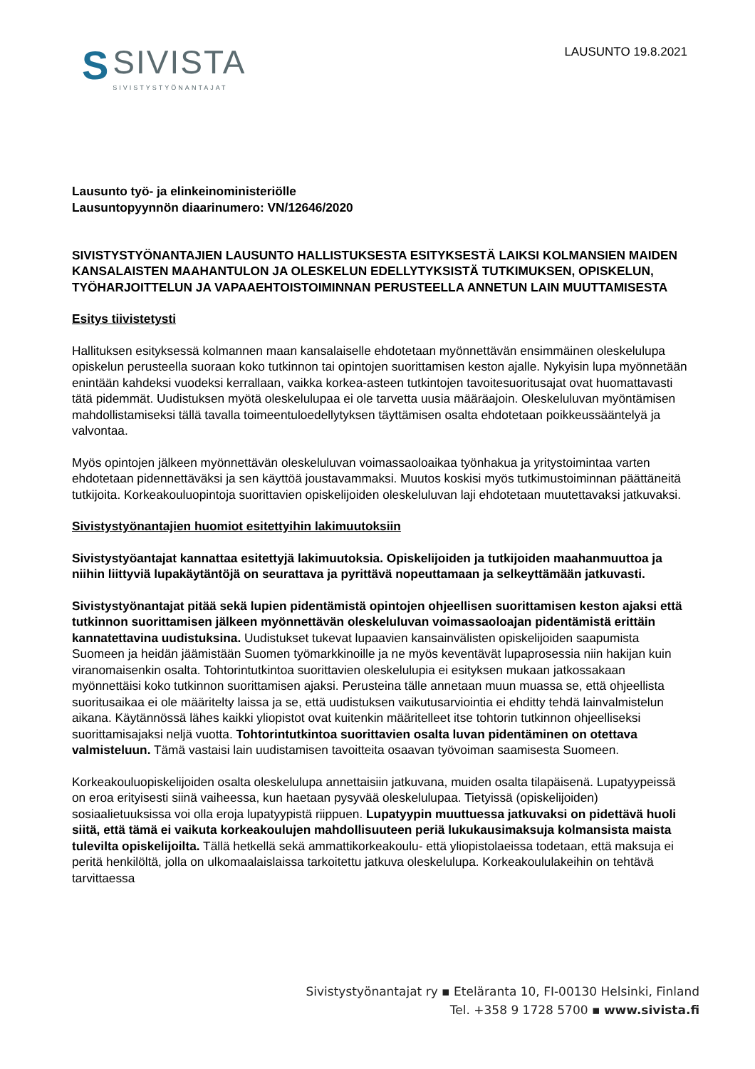S
SIVISTA
SIVISTYSTYÖNANTAJAT
LAUSUNTO 19.8.2021
Lausunto työ- ja elinkeinoministeriölle
Lausuntopyynnön diaarinumero: VN/12646/2020
SIVISTYSTYÖNANTAJIEN LAUSUNTO HALLISTUKSESTA ESITYKSESTÄ LAIKSI KOLMANSIEN MAIDEN KANSALAISTEN MAAHANTULON JA OLESKELUN EDELLYTYKSISTÄ TUTKIMUKSEN, OPISKELUN, TYÖHARJOITTELUN JA VAPAAEHTOISTOIMINNAN PERUSTEELLA ANNETUN LAIN MUUTTAMISESTA
Esitys tiivistetysti
Hallituksen esityksessä kolmannen maan kansalaiselle ehdotetaan myönnettävän ensimmäinen oleskelulupa opiskelun perusteella suoraan koko tutkinnon tai opintojen suorittamisen keston ajalle. Nykyisin lupa myönnetään enintään kahdeksi vuodeksi kerrallaan, vaikka korkea-asteen tutkintojen tavoitesuoritusajat ovat huomattavasti tätä pidemmät. Uudistuksen myötä oleskelulupaa ei ole tarvetta uusia määräajoin. Oleskeluluvan myöntämisen mahdollistamiseksi tällä tavalla toimeentuloedellytyksen täyttämisen osalta ehdotetaan poikkeussääntelyä ja valvontaa.
Myös opintojen jälkeen myönnettävän oleskeluluvan voimassaoloaikaa työnhakua ja yritystoimintaa varten ehdotetaan pidennettäväksi ja sen käyttöä joustavammaksi. Muutos koskisi myös tutkimustoiminnan päättäneitä tutkijoita. Korkeakouluopintoja suorittavien opiskelijoiden oleskeluluvan laji ehdotetaan muutettavaksi jatkuvaksi.
Sivistystyönantajien huomiot esitettyihin lakimuutoksiin
Sivistystyöantajat kannattaa esitettyjä lakimuutoksia. Opiskelijoiden ja tutkijoiden maahanmuuttoa ja niihin liittyviä lupakäytäntöjä on seurattava ja pyrittävä nopeuttamaan ja selkeyttämään jatkuvasti.
Sivistystyönantajat pitää sekä lupien pidentämistä opintojen ohjeellisen suorittamisen keston ajaksi että tutkinnon suorittamisen jälkeen myönnettävän oleskeluluvan voimassaoloajan pidentämistä erittäin kannatettavina uudistuksina. Uudistukset tukevat lupaavien kansainvälisten opiskelijoiden saapumista Suomeen ja heidän jäämistään Suomen työmarkkinoille ja ne myös keventävät lupaprosessia niin hakijan kuin viranomaisenkin osalta. Tohtorintutkintoa suorittavien oleskelulupia ei esityksen mukaan jatkossakaan myönnettäisi koko tutkinnon suorittamisen ajaksi. Perusteina tälle annetaan muun muassa se, että ohjeellista suoritusaikaa ei ole määritelty laissa ja se, että uudistuksen vaikutusarviointia ei ehditty tehdä lainvalmistelun aikana. Käytännössä lähes kaikki yliopistot ovat kuitenkin määritelleet itse tohtorin tutkinnon ohjeelliseksi suorittamisajaksi neljä vuotta. Tohtorintutkintoa suorittavien osalta luvan pidentäminen on otettava valmisteluun. Tämä vastaisi lain uudistamisen tavoitteita osaavan työvoiman saamisesta Suomeen.
Korkeakouluopiskelijoiden osalta oleskelulupa annettaisiin jatkuvana, muiden osalta tilapäisenä. Lupatyypeissä on eroa erityisesti siinä vaiheessa, kun haetaan pysyvää oleskelulupaa. Tietyissä (opiskelijoiden) sosiaalietuuksissa voi olla eroja lupatyypistä riippuen. Lupatyypin muuttuessa jatkuvaksi on pidettävä huoli siitä, että tämä ei vaikuta korkeakoulujen mahdollisuuteen periä lukukausimaksuja kolmansista maista tulevilta opiskelijoilta. Tällä hetkellä sekä ammattikorkeakoulu- että yliopistolaeissa todetaan, että maksuja ei peritä henkilöltä, jolla on ulkomaalaislaissa tarkoitettu jatkuva oleskelulupa. Korkeakoululakeihin on tehtävä tarvittaessa
Sivistystyönantajat ry ▪ Eteläranta 10, FI-00130 Helsinki, Finland
Tel. +358 9 1728 5700 ▪ www.sivista.fi